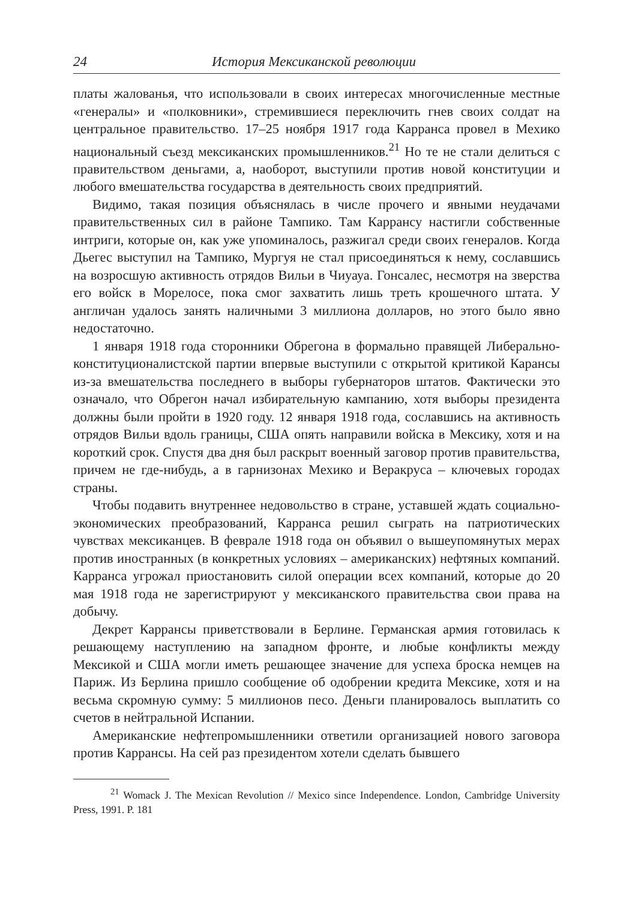24 История Мексиканской революции
платы жалованья, что использовали в своих интересах многочисленные местные «генералы» и «полковники», стремившиеся переключить гнев своих солдат на центральное правительство. 17–25 ноября 1917 года Карранса провел в Мехико национальный съезд мексиканских промышленников.<sup>21</sup> Но те не стали делиться с правительством деньгами, а, наоборот, выступили против новой конституции и любого вмешательства государства в деятельность своих предприятий.
Видимо, такая позиция объяснялась в числе прочего и явными неудачами правительственных сил в районе Тампико. Там Каррансу настигли собственные интриги, которые он, как уже упоминалось, разжигал среди своих генералов. Когда Дьегес выступил на Тампико, Мургуя не стал присоединяться к нему, сославшись на возросшую активность отрядов Вильи в Чиуауа. Гонсалес, несмотря на зверства его войск в Морелосе, пока смог захватить лишь треть крошечного штата. У англичан удалось занять наличными 3 миллиона долларов, но этого было явно недостаточно.
1 января 1918 года сторонники Обрегона в формально правящей Либерально-конституционалистской партии впервые выступили с открытой критикой Карансы из-за вмешательства последнего в выборы губернаторов штатов. Фактически это означало, что Обрегон начал избирательную кампанию, хотя выборы президента должны были пройти в 1920 году. 12 января 1918 года, сославшись на активность отрядов Вильи вдоль границы, США опять направили войска в Мексику, хотя и на короткий срок. Спустя два дня был раскрыт военный заговор против правительства, причем не где-нибудь, а в гарнизонах Мехико и Веракруса – ключевых городах страны.
Чтобы подавить внутреннее недовольство в стране, уставшей ждать социально-экономических преобразований, Карранса решил сыграть на патриотических чувствах мексиканцев. В феврале 1918 года он объявил о вышеупомянутых мерах против иностранных (в конкретных условиях – американских) нефтяных компаний. Карранса угрожал приостановить силой операции всех компаний, которые до 20 мая 1918 года не зарегистрируют у мексиканского правительства свои права на добычу.
Декрет Каррансы приветствовали в Берлине. Германская армия готовилась к решающему наступлению на западном фронте, и любые конфликты между Мексикой и США могли иметь решающее значение для успеха броска немцев на Париж. Из Берлина пришло сообщение об одобрении кредита Мексике, хотя и на весьма скромную сумму: 5 миллионов песо. Деньги планировалось выплатить со счетов в нейтральной Испании.
Американские нефтепромышленники ответили организацией нового заговора против Каррансы. На сей раз президентом хотели сделать бывшего
<sup>21</sup> Womack J. The Mexican Revolution // Mexico since Independence. London, Cambridge University Press, 1991. P. 181